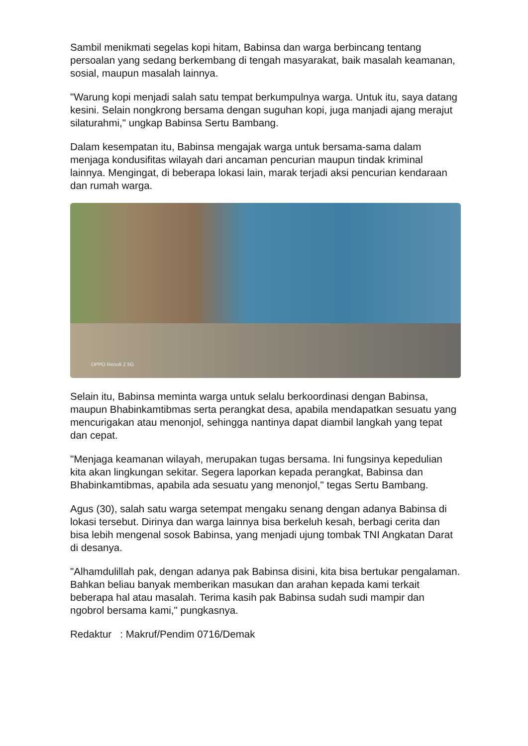Sambil menikmati segelas kopi hitam, Babinsa dan warga berbincang tentang persoalan yang sedang berkembang di tengah masyarakat, baik masalah keamanan, sosial, maupun masalah lainnya.
"Warung kopi menjadi salah satu tempat berkumpulnya warga. Untuk itu, saya datang kesini. Selain nongkrong bersama dengan suguhan kopi, juga manjadi ajang merajut silaturahmi," ungkap Babinsa Sertu Bambang.
Dalam kesempatan itu, Babinsa mengajak warga untuk bersama-sama dalam menjaga kondusifitas wilayah dari ancaman pencurian maupun tindak kriminal lainnya. Mengingat, di beberapa lokasi lain, marak terjadi aksi pencurian kendaraan dan rumah warga.
OPPO Reno8 Z 5G
Selain itu, Babinsa meminta warga untuk selalu berkoordinasi dengan Babinsa, maupun Bhabinkamtibmas serta perangkat desa, apabila mendapatkan sesuatu yang mencurigakan atau menonjol, sehingga nantinya dapat diambil langkah yang tepat dan cepat.
"Menjaga keamanan wilayah, merupakan tugas bersama. Ini fungsinya kepedulian kita akan lingkungan sekitar. Segera laporkan kepada perangkat, Babinsa dan Bhabinkamtibmas, apabila ada sesuatu yang menonjol," tegas Sertu Bambang.
Agus (30), salah satu warga setempat mengaku senang dengan adanya Babinsa di lokasi tersebut. Dirinya dan warga lainnya bisa berkeluh kesah, berbagi cerita dan bisa lebih mengenal sosok Babinsa, yang menjadi ujung tombak TNI Angkatan Darat di desanya.
"Alhamdulillah pak, dengan adanya pak Babinsa disini, kita bisa bertukar pengalaman. Bahkan beliau banyak memberikan masukan dan arahan kepada kami terkait beberapa hal atau masalah. Terima kasih pak Babinsa sudah sudi mampir dan ngobrol bersama kami," pungkasnya.
Redaktur : Makruf/Pendim 0716/Demak